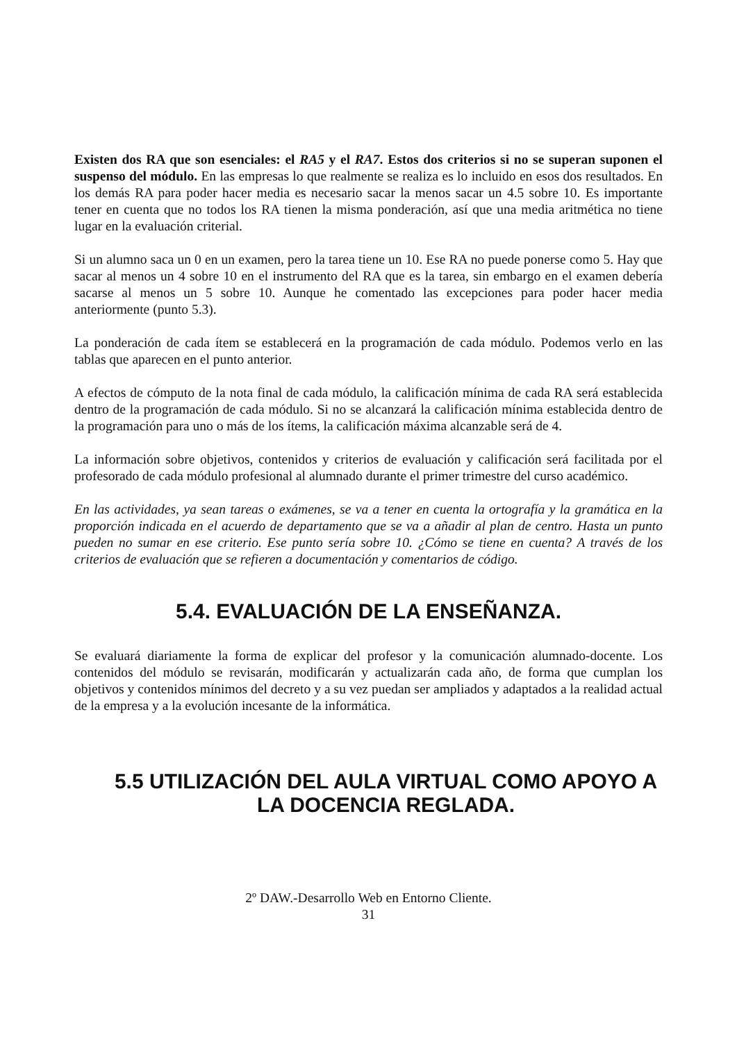Existen dos RA que son esenciales: el RA5 y el RA7. Estos dos criterios si no se superan suponen el suspenso del módulo. En las empresas lo que realmente se realiza es lo incluido en esos dos resultados. En los demás RA para poder hacer media es necesario sacar la menos sacar un 4.5 sobre 10. Es importante tener en cuenta que no todos los RA tienen la misma ponderación, así que una media aritmética no tiene lugar en la evaluación criterial.
Si un alumno saca un 0 en un examen, pero la tarea tiene un 10. Ese RA no puede ponerse como 5. Hay que sacar al menos un 4 sobre 10 en el instrumento del RA que es la tarea, sin embargo en el examen debería sacarse al menos un 5 sobre 10. Aunque he comentado las excepciones para poder hacer media anteriormente (punto 5.3).
La ponderación de cada ítem se establecerá en la programación de cada módulo. Podemos verlo en las tablas que aparecen en el punto anterior.
A efectos de cómputo de la nota final de cada módulo, la calificación mínima de cada RA será establecida dentro de la programación de cada módulo. Si no se alcanzará la calificación mínima establecida dentro de la programación para uno o más de los ítems, la calificación máxima alcanzable será de 4.
La información sobre objetivos, contenidos y criterios de evaluación y calificación será facilitada por el profesorado de cada módulo profesional al alumnado durante el primer trimestre del curso académico.
En las actividades, ya sean tareas o exámenes, se va a tener en cuenta la ortografía y la gramática en la proporción indicada en el acuerdo de departamento que se va a añadir al plan de centro. Hasta un punto pueden no sumar en ese criterio. Ese punto sería sobre 10. ¿Cómo se tiene en cuenta? A través de los criterios de evaluación que se refieren a documentación y comentarios de código.
5.4. EVALUACIÓN DE LA ENSEÑANZA.
Se evaluará diariamente la forma de explicar del profesor y la comunicación alumnado-docente. Los contenidos del módulo se revisarán, modificarán y actualizarán cada año, de forma que cumplan los objetivos y contenidos mínimos del decreto y a su vez puedan ser ampliados y adaptados a la realidad actual de la empresa y a la evolución incesante de la informática.
5.5 UTILIZACIÓN DEL AULA VIRTUAL COMO APOYO A LA DOCENCIA REGLADA.
2º DAW.-Desarrollo Web en Entorno Cliente.
31